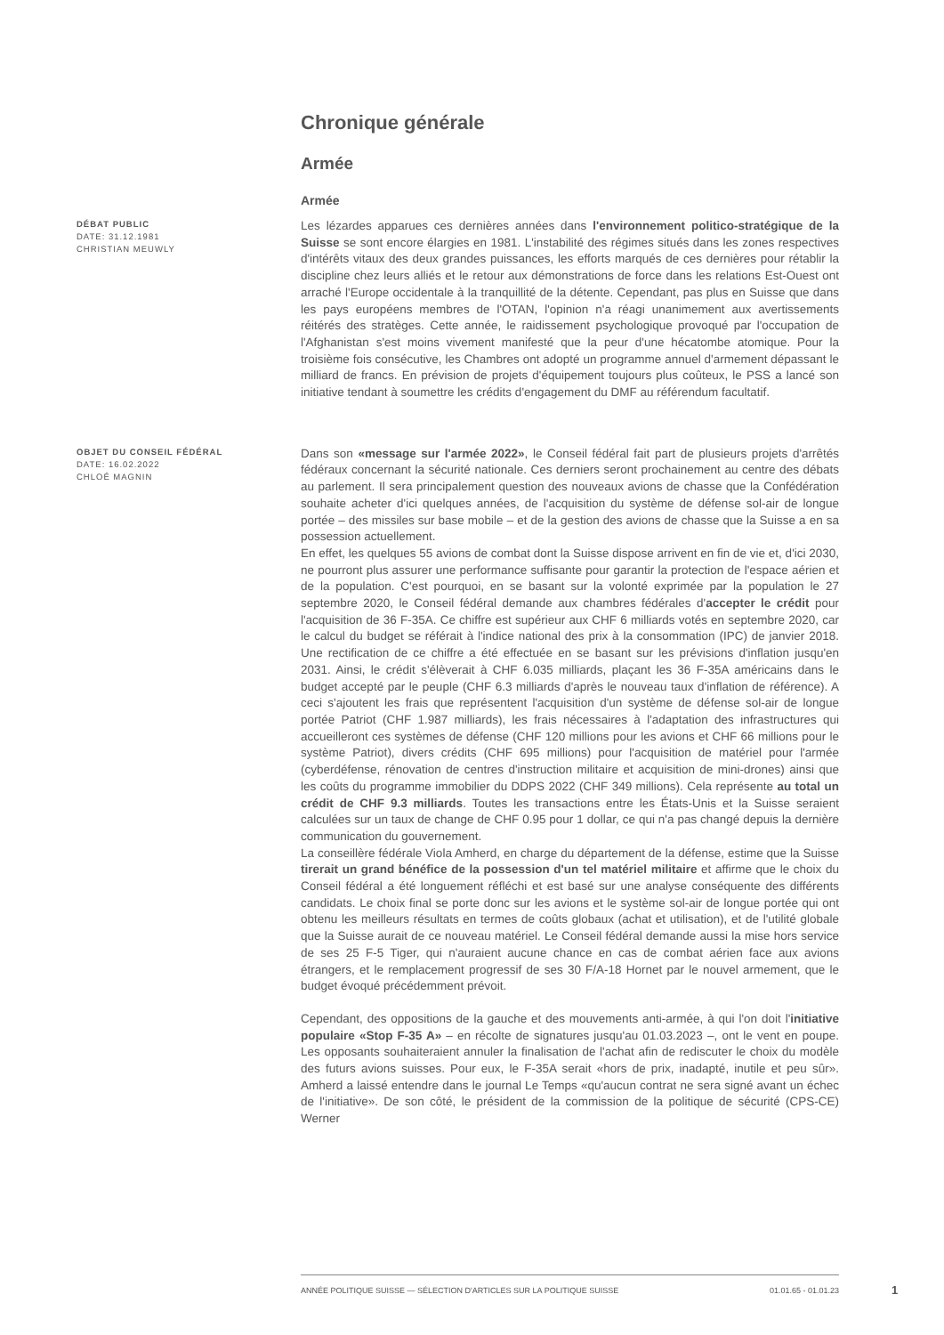Chronique générale
Armée
Armée
DÉBAT PUBLIC
DATE: 31.12.1981
CHRISTIAN MEUWLY
Les lézardes apparues ces dernières années dans l'environnement politico-stratégique de la Suisse se sont encore élargies en 1981. L'instabilité des régimes situés dans les zones respectives d'intérêts vitaux des deux grandes puissances, les efforts marqués de ces dernières pour rétablir la discipline chez leurs alliés et le retour aux démonstrations de force dans les relations Est-Ouest ont arraché l'Europe occidentale à la tranquillité de la détente. Cependant, pas plus en Suisse que dans les pays européens membres de l'OTAN, l'opinion n'a réagi unanimement aux avertissements réitérés des stratèges. Cette année, le raidissement psychologique provoqué par l'occupation de l'Afghanistan s'est moins vivement manifesté que la peur d'une hécatombe atomique. Pour la troisième fois consécutive, les Chambres ont adopté un programme annuel d'armement dépassant le milliard de francs. En prévision de projets d'équipement toujours plus coûteux, le PSS a lancé son initiative tendant à soumettre les crédits d'engagement du DMF au référendum facultatif.
OBJET DU CONSEIL FÉDÉRAL
DATE: 16.02.2022
CHLOÉ MAGNIN
Dans son «message sur l'armée 2022», le Conseil fédéral fait part de plusieurs projets d'arrêtés fédéraux concernant la sécurité nationale. Ces derniers seront prochainement au centre des débats au parlement. Il sera principalement question des nouveaux avions de chasse que la Confédération souhaite acheter d'ici quelques années, de l'acquisition du système de défense sol-air de longue portée – des missiles sur base mobile – et de la gestion des avions de chasse que la Suisse a en sa possession actuellement.
En effet, les quelques 55 avions de combat dont la Suisse dispose arrivent en fin de vie et, d'ici 2030, ne pourront plus assurer une performance suffisante pour garantir la protection de l'espace aérien et de la population. C'est pourquoi, en se basant sur la volonté exprimée par la population le 27 septembre 2020, le Conseil fédéral demande aux chambres fédérales d'accepter le crédit pour l'acquisition de 36 F-35A. Ce chiffre est supérieur aux CHF 6 milliards votés en septembre 2020, car le calcul du budget se référait à l'indice national des prix à la consommation (IPC) de janvier 2018. Une rectification de ce chiffre a été effectuée en se basant sur les prévisions d'inflation jusqu'en 2031. Ainsi, le crédit s'élèverait à CHF 6.035 milliards, plaçant les 36 F-35A américains dans le budget accepté par le peuple (CHF 6.3 milliards d'après le nouveau taux d'inflation de référence). A ceci s'ajoutent les frais que représentent l'acquisition d'un système de défense sol-air de longue portée Patriot (CHF 1.987 milliards), les frais nécessaires à l'adaptation des infrastructures qui accueilleront ces systèmes de défense (CHF 120 millions pour les avions et CHF 66 millions pour le système Patriot), divers crédits (CHF 695 millions) pour l'acquisition de matériel pour l'armée (cyberdéfense, rénovation de centres d'instruction militaire et acquisition de mini-drones) ainsi que les coûts du programme immobilier du DDPS 2022 (CHF 349 millions). Cela représente au total un crédit de CHF 9.3 milliards. Toutes les transactions entre les États-Unis et la Suisse seraient calculées sur un taux de change de CHF 0.95 pour 1 dollar, ce qui n'a pas changé depuis la dernière communication du gouvernement.
La conseillère fédérale Viola Amherd, en charge du département de la défense, estime que la Suisse tirerait un grand bénéfice de la possession d'un tel matériel militaire et affirme que le choix du Conseil fédéral a été longuement réfléchi et est basé sur une analyse conséquente des différents candidats. Le choix final se porte donc sur les avions et le système sol-air de longue portée qui ont obtenu les meilleurs résultats en termes de coûts globaux (achat et utilisation), et de l'utilité globale que la Suisse aurait de ce nouveau matériel. Le Conseil fédéral demande aussi la mise hors service de ses 25 F-5 Tiger, qui n'auraient aucune chance en cas de combat aérien face aux avions étrangers, et le remplacement progressif de ses 30 F/A-18 Hornet par le nouvel armement, que le budget évoqué précédemment prévoit.
Cependant, des oppositions de la gauche et des mouvements anti-armée, à qui l'on doit l'initiative populaire «Stop F-35 A» – en récolte de signatures jusqu'au 01.03.2023 –, ont le vent en poupe. Les opposants souhaiteraient annuler la finalisation de l'achat afin de rediscuter le choix du modèle des futurs avions suisses. Pour eux, le F-35A serait «hors de prix, inadapté, inutile et peu sûr». Amherd a laissé entendre dans le journal Le Temps «qu'aucun contrat ne sera signé avant un échec de l'initiative». De son côté, le président de la commission de la politique de sécurité (CPS-CE) Werner
ANNÉE POLITIQUE SUISSE — SÉLECTION D'ARTICLES SUR LA POLITIQUE SUISSE 01.01.65 - 01.01.23
1